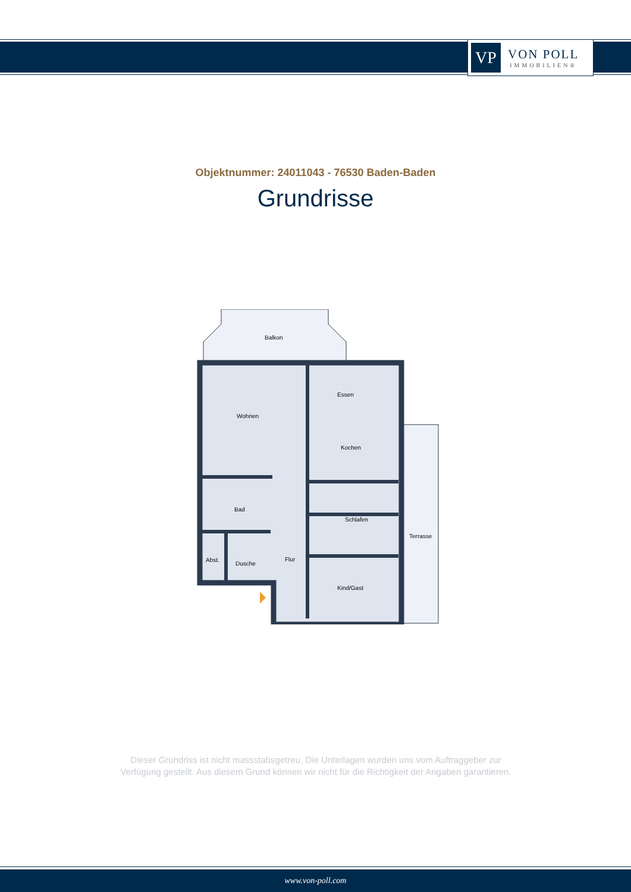VP
VON POLL
IMMOBILIEN®
Objektnummer: 24011043 - 76530 Baden-Baden
Grundrisse
Balkon
Essen
Wohnen
Kochen
Schlafen
Bad
Terrasse
Abst.
Dusche
Flur
Kind/Gast
Dieser Grundriss ist nicht massstabsgetreu. Die Unterlagen wurden uns vom Auftraggeber zur Verfügung gestellt. Aus diesem Grund können wir nicht für die Richtigkeit der Angaben garantieren.
www.von-poll.com